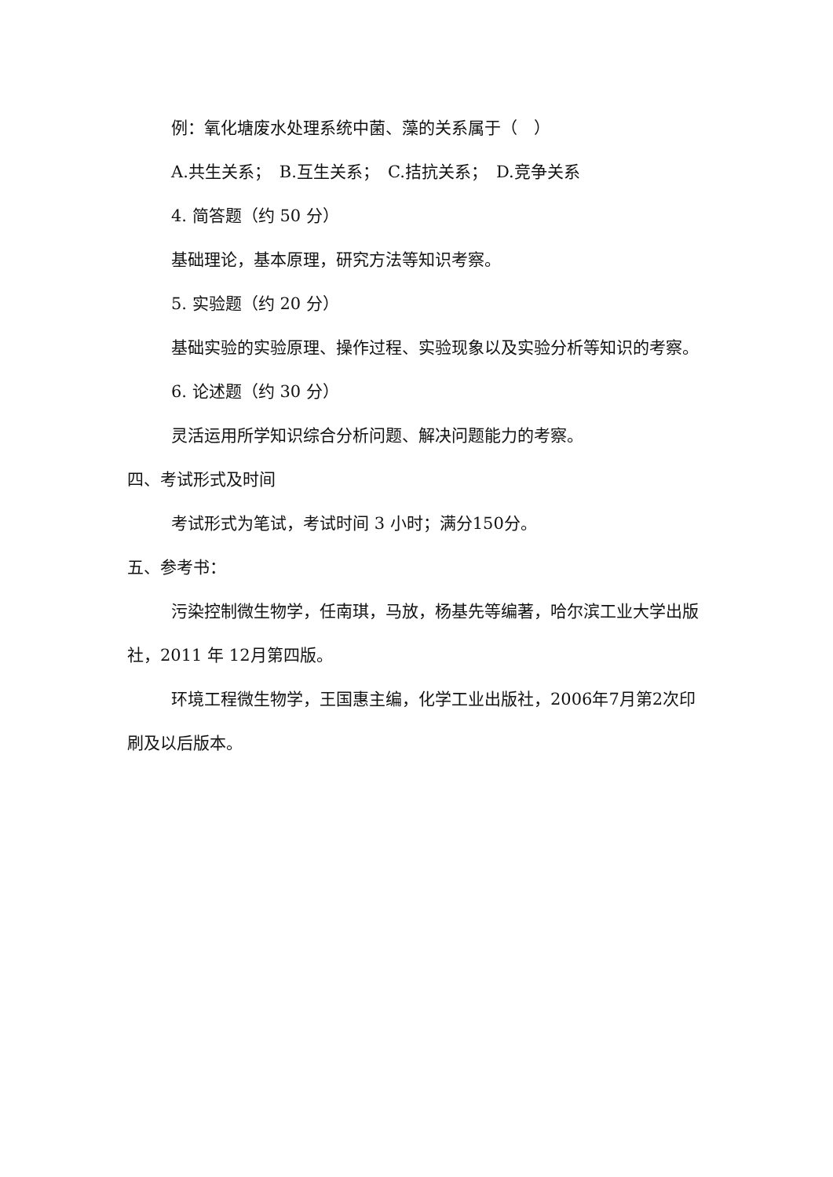例：氧化塘废水处理系统中菌、藻的关系属于（　）
A.共生关系；　B.互生关系；　C.拮抗关系；　D.竞争关系
4. 简答题（约 50 分）
基础理论，基本原理，研究方法等知识考察。
5. 实验题（约 20 分）
基础实验的实验原理、操作过程、实验现象以及实验分析等知识的考察。
6. 论述题（约 30 分）
灵活运用所学知识综合分析问题、解决问题能力的考察。
四、考试形式及时间
考试形式为笔试，考试时间 3 小时；满分150分。
五、参考书：
污染控制微生物学，任南琪，马放，杨基先等编著，哈尔滨工业大学出版社，2011 年 12月第四版。
环境工程微生物学，王国惠主编，化学工业出版社，2006年7月第2次印刷及以后版本。